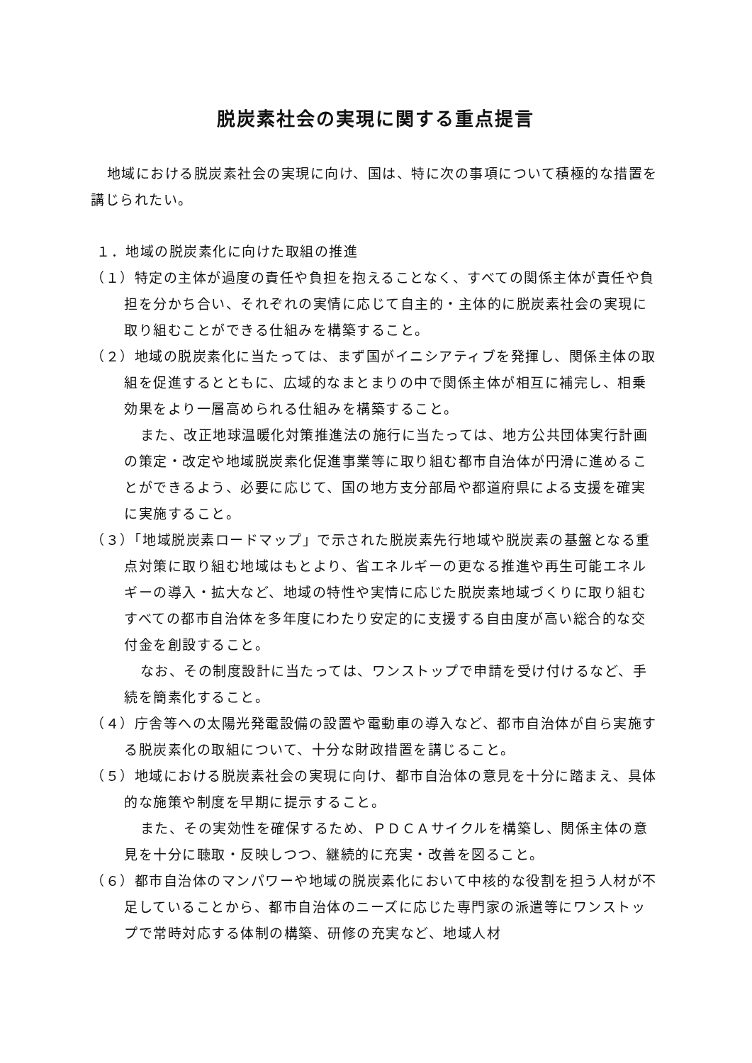脱炭素社会の実現に関する重点提言
地域における脱炭素社会の実現に向け、国は、特に次の事項について積極的な措置を講じられたい。
１．地域の脱炭素化に向けた取組の推進
（１）特定の主体が過度の責任や負担を抱えることなく、すべての関係主体が責任や負担を分かち合い、それぞれの実情に応じて自主的・主体的に脱炭素社会の実現に取り組むことができる仕組みを構築すること。
（２）地域の脱炭素化に当たっては、まず国がイニシアティブを発揮し、関係主体の取組を促進するとともに、広域的なまとまりの中で関係主体が相互に補完し、相乗効果をより一層高められる仕組みを構築すること。
また、改正地球温暖化対策推進法の施行に当たっては、地方公共団体実行計画の策定・改定や地域脱炭素化促進事業等に取り組む都市自治体が円滑に進めることができるよう、必要に応じて、国の地方支分部局や都道府県による支援を確実に実施すること。
（３）「地域脱炭素ロードマップ」で示された脱炭素先行地域や脱炭素の基盤となる重点対策に取り組む地域はもとより、省エネルギーの更なる推進や再生可能エネルギーの導入・拡大など、地域の特性や実情に応じた脱炭素地域づくりに取り組むすべての都市自治体を多年度にわたり安定的に支援する自由度が高い総合的な交付金を創設すること。
なお、その制度設計に当たっては、ワンストップで申請を受け付けるなど、手続を簡素化すること。
（４）庁舎等への太陽光発電設備の設置や電動車の導入など、都市自治体が自ら実施する脱炭素化の取組について、十分な財政措置を講じること。
（５）地域における脱炭素社会の実現に向け、都市自治体の意見を十分に踏まえ、具体的な施策や制度を早期に提示すること。
また、その実効性を確保するため、ＰＤＣＡサイクルを構築し、関係主体の意見を十分に聴取・反映しつつ、継続的に充実・改善を図ること。
（６）都市自治体のマンパワーや地域の脱炭素化において中核的な役割を担う人材が不足していることから、都市自治体のニーズに応じた専門家の派遣等にワンストップで常時対応する体制の構築、研修の充実など、地域人材